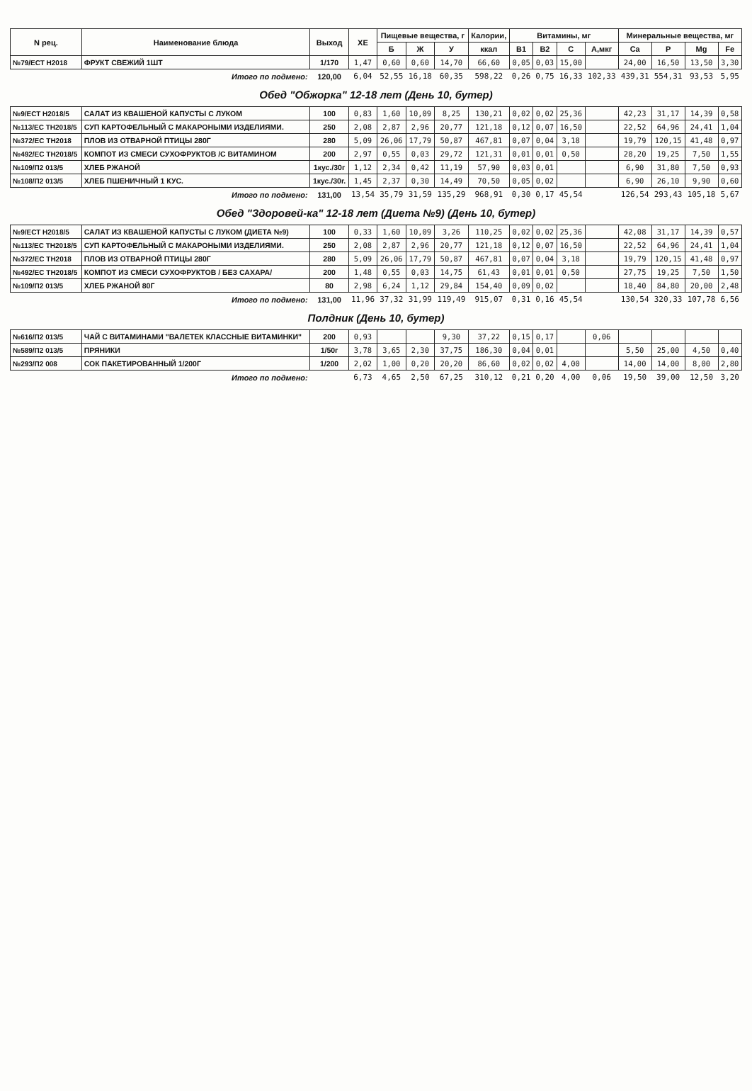| N рец. | Наименование блюда | Выход | ХЕ | Пищевые вещества, г | | | Калории, | Витамины, мг | | | | Минеральные вещества, мг | | | |
| --- | --- | --- | --- | --- | --- | --- | --- | --- | --- | --- | --- | --- | --- | --- | --- |
| | | | | Б | Ж | У | ккал | В1 | В2 | С | А,мкг | Ca | P | Mg | Fe |
| №79/ЕСТ Н2018 | ФРУКТ СВЕЖИЙ 1ШТ | 1/170 | 1,47 | 0,60 | 0,60 | 14,70 | 66,60 | 0,05 | 0,03 | 15,00 | | 24,00 | 16,50 | 13,50 | 3,30 |
| Итого по подмено: | | 120,00 | 6,04 | 52,55 | 16,18 | 60,35 | 598,22 | 0,26 | 0,75 | 16,33 | 102,33 | 439,31 | 554,31 | 93,53 | 5,95 |
| Обед "Обжорка" 12-18 лет (День 10, бутер) | | | | | | | | | | | | | | | |
| №9/ЕСТ Н2018/5 | САЛАТ ИЗ КВАШЕНОЙ КАПУСТЫ С ЛУКОМ | 100 | 0,83 | 1,60 | 10,09 | 8,25 | 130,21 | 0,02 | 0,02 | 25,36 | | 42,23 | 31,17 | 14,39 | 0,58 |
| №113/ЕС ТН2018/5 | СУП КАРТОФЕЛЬНЫЙ С МАКАРОНЫМИ ИЗДЕЛИЯМИ. | 250 | 2,08 | 2,87 | 2,96 | 20,77 | 121,18 | 0,12 | 0,07 | 16,50 | | 22,52 | 64,96 | 24,41 | 1,04 |
| №372/ЕС ТН2018 | ПЛОВ ИЗ ОТВАРНОЙ ПТИЦЫ 280Г | 280 | 5,09 | 26,06 | 17,79 | 50,87 | 467,81 | 0,07 | 0,04 | 3,18 | | 19,79 | 120,15 | 41,48 | 0,97 |
| №492/ЕС ТН2018/5 | КОМПОТ ИЗ СМЕСИ СУХОФРУКТОВ /С ВИТАМИНОМ | 200 | 2,97 | 0,55 | 0,03 | 29,72 | 121,31 | 0,01 | 0,01 | 0,50 | | 28,20 | 19,25 | 7,50 | 1,55 |
| №109/П2 013/5 | ХЛЕБ РЖАНОЙ | 1кус./30г | 1,12 | 2,34 | 0,42 | 11,19 | 57,90 | 0,03 | 0,01 | | | 6,90 | 31,80 | 7,50 | 0,93 |
| №108/П2 013/5 | ХЛЕБ ПШЕНИЧНЫЙ 1 КУС. | 1кус./30г. | 1,45 | 2,37 | 0,30 | 14,49 | 70,50 | 0,05 | 0,02 | | | 6,90 | 26,10 | 9,90 | 0,60 |
| Итого по подмено: | | 131,00 | 13,54 | 35,79 | 31,59 | 135,29 | 968,91 | 0,30 | 0,17 | 45,54 | | 126,54 | 293,43 | 105,18 | 5,67 |
| Обед "Здоровей-ка" 12-18 лет (Диета №9) (День 10, бутер) | | | | | | | | | | | | | | | |
| №9/ЕСТ Н2018/5 | САЛАТ ИЗ КВАШЕНОЙ КАПУСТЫ С ЛУКОМ (ДИЕТА №9) | 100 | 0,33 | 1,60 | 10,09 | 3,26 | 110,25 | 0,02 | 0,02 | 25,36 | | 42,08 | 31,17 | 14,39 | 0,57 |
| №113/ЕС ТН2018/5 | СУП КАРТОФЕЛЬНЫЙ С МАКАРОНЫМИ ИЗДЕЛИЯМИ. | 250 | 2,08 | 2,87 | 2,96 | 20,77 | 121,18 | 0,12 | 0,07 | 16,50 | | 22,52 | 64,96 | 24,41 | 1,04 |
| №372/ЕС ТН2018 | ПЛОВ ИЗ ОТВАРНОЙ ПТИЦЫ 280Г | 280 | 5,09 | 26,06 | 17,79 | 50,87 | 467,81 | 0,07 | 0,04 | 3,18 | | 19,79 | 120,15 | 41,48 | 0,97 |
| №492/ЕС ТН2018/5 | КОМПОТ ИЗ СМЕСИ СУХОФРУКТОВ / БЕЗ САХАРА/ | 200 | 1,48 | 0,55 | 0,03 | 14,75 | 61,43 | 0,01 | 0,01 | 0,50 | | 27,75 | 19,25 | 7,50 | 1,50 |
| №109/П2 013/5 | ХЛЕБ РЖАНОЙ 80Г | 80 | 2,98 | 6,24 | 1,12 | 29,84 | 154,40 | 0,09 | 0,02 | | | 18,40 | 84,80 | 20,00 | 2,48 |
| Итого по подмено: | | 131,00 | 11,96 | 37,32 | 31,99 | 119,49 | 915,07 | 0,31 | 0,16 | 45,54 | | 130,54 | 320,33 | 107,78 | 6,56 |
| Полдник (День 10, бутер) | | | | | | | | | | | | | | | |
| №616/П2 013/5 | ЧАЙ С ВИТАМИНАМИ "ВАЛЕТЕК КЛАССНЫЕ ВИТАМИНКИ" | 200 | 0,93 | | | 9,30 | 37,22 | 0,15 | 0,17 | | 0,06 | | | | |
| №589/П2 013/5 | ПРЯНИКИ | 1/50г | 3,78 | 3,65 | 2,30 | 37,75 | 186,30 | 0,04 | 0,01 | | | 5,50 | 25,00 | 4,50 | 0,40 |
| №293/П2 008 | СОК ПАКЕТИРОВАННЫЙ 1/200Г | 1/200 | 2,02 | 1,00 | 0,20 | 20,20 | 86,60 | 0,02 | 0,02 | 4,00 | | 14,00 | 14,00 | 8,00 | 2,80 |
| Итого по подмено: | | | 6,73 | 4,65 | 2,50 | 67,25 | 310,12 | 0,21 | 0,20 | 4,00 | 0,06 | 19,50 | 39,00 | 12,50 | 3,20 |